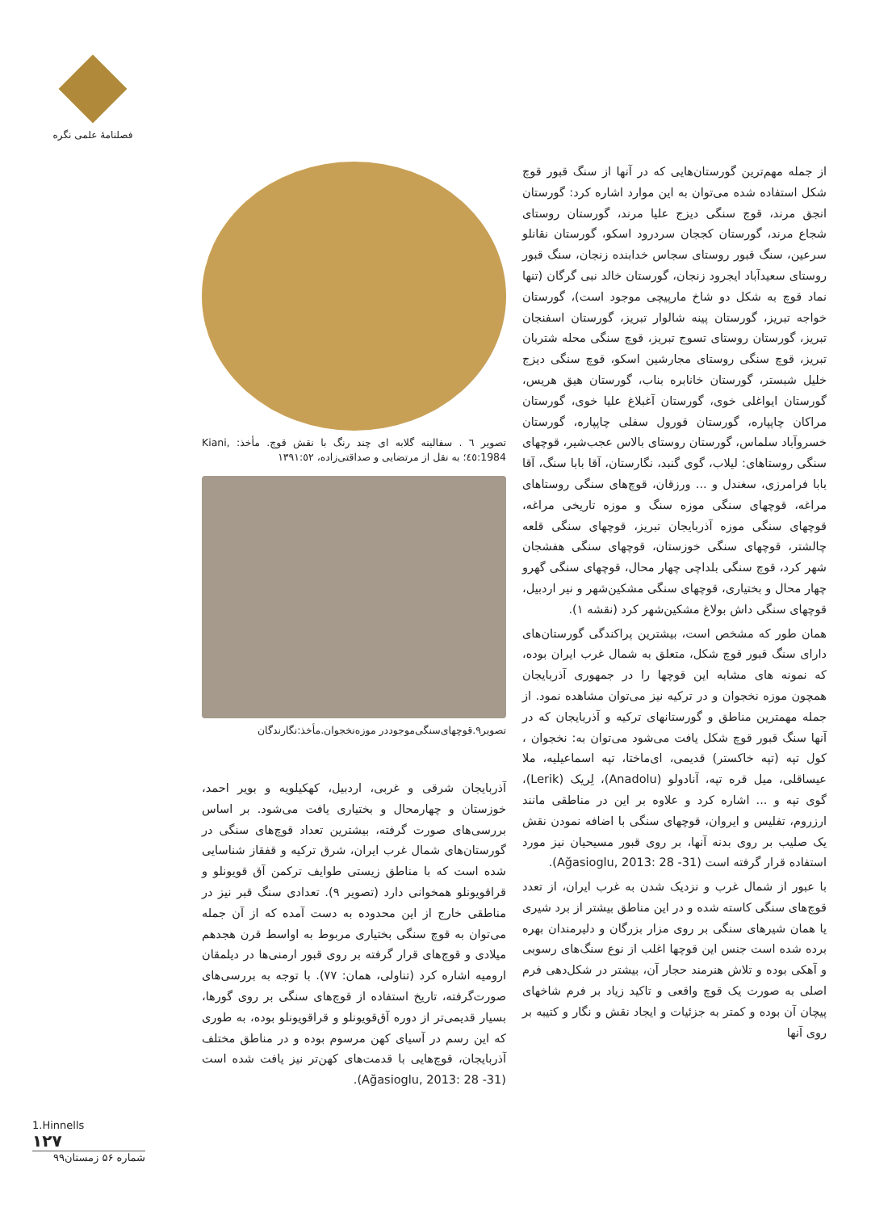فصلنامهٔ علمی نگره
تصویر ٦ . سفالینه گلابه ای چند رنگ با نقش قوچ. مأخذ: Kiani, 1984:٤٥؛ به نقل از مرتضایی و صداقتی‌زاده، ١٣٩١:٥٢
تصویر۹.قوچهای‌سنگی‌موجوددر موزه‌نخجوان.مأخذ:نگارندگان
آذربایجان شرقی و غربی، اردبیل، کهکیلویه و بویر احمد، خوزستان و چهارمحال و بختیاری یافت می‌شود. بر اساس بررسی‌های صورت گرفته، بیشترین تعداد قوچ‌های سنگی در گورستان‌های شمال غرب ایران، شرق ترکیه و قفقاز شناسایی شده است که با مناطق زیستی طوایف ترکمن آق قویونلو و قراقویونلو همخوانی دارد (تصویر ۹). تعدادی سنگ قبر نیز در مناطقی خارج از این محدوده به دست آمده که از آن جمله می‌توان به قوچ سنگی بختیاری مربوط به اواسط قرن هجدهم میلادی و قوچ‌های قرار گرفته بر روی قبور ارمنی‌ها در دیلمقان ارومیه اشاره کرد (تناولی، همان: ٧٧). با توجه به بررسی‌های صورت‌گرفته، تاریخ استفاده از قوچ‌های سنگی بر روی گورها، بسیار قدیمی‌تر از دوره آق‌قویونلو و قراقویونلو بوده، به طوری که این رسم در آسیای کهن مرسوم بوده و در مناطق مختلف آذربایجان، قوچ‌هایی با قدمت‌های کهن‌تر نیز یافت شده است (Ağasioglu, 2013: 28 -31).
از جمله مهم‌ترین گورستان‌هایی که در آنها از سنگ قبور قوچ شکل استفاده شده می‌توان به این موارد اشاره کرد: گورستان انجق مرند، قوچ سنگی دیزج علیا مرند، گورستان روستای شجاع مرند، گورستان کججان سردرود اسکو، گورستان نقانلو سرعین، سنگ قبور روستای سجاس خدابنده زنجان، سنگ قبور روستای سعیدآباد ایجرود زنجان، گورستان خالد نبی گرگان (تنها نماد قوچ به شکل دو شاخ مارپیچی موجود است)، گورستان خواجه تبریز، گورستان پینه شالوار تبریز، گورستان اسفنجان تبریز، گورستان روستای تسوج تبریز، قوچ سنگی محله شتربان تبریز، قوچ سنگی روستای مجارشین اسکو، قوچ سنگی دیزج خلیل شبستر، گورستان خانابره بناب، گورستان هیق هریس، گورستان ایواغلی خوی، گورستان آغبلاغ علیا خوی، گورستان مراکان چاپپاره، گورستان قورول سفلی چاپپاره، گورستان خسروآباد سلماس، گورستان روستای بالاس عجب‌شیر، قوچهای سنگی روستاهای: لیلاب، گوی گنبد، نگارستان، آقا بابا سنگ، آقا بابا فرامرزی، سغندل و ... ورزقان، قوچ‌های سنگی روستاهای مراغه، قوچهای سنگی موزه سنگ و موزه تاریخی مراغه، قوچهای سنگی موزه آذربایجان تبریز، قوچهای سنگی قلعه چالشتر، قوچهای سنگی خوزستان، قوچهای سنگی هفشجان شهر کرد، قوچ سنگی بلداچی چهار محال، قوچهای سنگی گهرو چهار محال و بختیاری، قوچهای سنگی مشکین‌شهر و نیر اردبیل، قوچهای سنگی داش بولاغ مشکین‌شهر کرد (نقشه ۱).
همان طور که مشخص است، بیشترین پراکندگی گورستان‌های دارای سنگ قبور قوچ شکل، متعلق به شمال غرب ایران بوده، که نمونه های مشابه این قوچها را در جمهوری آذربایجان همچون موزه نخجوان و در ترکیه نیز می‌توان مشاهده نمود. از جمله مهمترین مناطق و گورستانهای ترکیه و آذربایجان که در آنها سنگ قبور قوچ شکل یافت می‌شود می‌توان به: نخجوان ، کول تپه (تپه خاکستر) قدیمی، ای‌ماختا، تپه اسماعیلیه، ملا عیساقلی، میل قره تپه، آنادولو (Anadolu)، لِریک (Lerik)، گوی تپه و ... اشاره کرد و علاوه بر این در مناطقی مانند ارزروم، تفلیس و ایروان، قوچهای سنگی با اضافه نمودن نقش یک صلیب بر روی بدنه آنها، بر روی قبور مسیحیان نیز مورد استفاده قرار گرفته است (Ağasioglu, 2013: 28 -31).
با عبور از شمال غرب و نزدیک شدن به غرب ایران، از تعدد قوچ‌های سنگی کاسته شده و در این مناطق بیشتر از برد شیری یا همان شیرهای سنگی بر روی مزار بزرگان و دلیرمندان بهره برده شده است جنس این قوچها اغلب از نوع سنگ‌های رسوبی و آهکی بوده و تلاش هنرمند حجار آن، بیشتر در شکل‌دهی فرم اصلی به صورت یک قوچ واقعی و تاکید زیاد بر فرم شاخهای پیچان آن بوده و کمتر به جزئیات و ایجاد نقش و نگار و کتیبه بر روی آنها
1.Hinnells
١٢٧
شماره ۵۶ زمستان۹۹